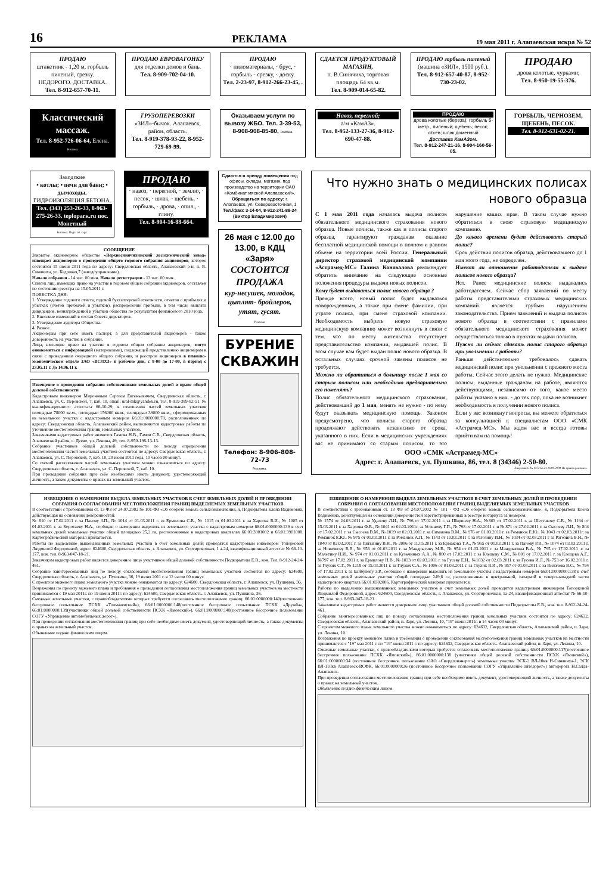16 РЕКЛАМА 19 мая 2011 г. Алапаевская искра № 52
ПРОДАЮ
штакетник - 1,20 м, горбыль пиленый, срезку.
НЕДОРОГО. ДОСТАВКА.
Тел. 8-912-657-70-11.
ПРОДАЮ ЕВРОВАГОНКУ
для отделки домов и бань.
Тел. 8-909-702-04-10.
ПРОДАЮ
· пиломатериалы, · брус, · горбыль - срезку, · доску.
Тел. 2-23-97, 8-912-266-23-45, .
СДАЕТСЯ ПРОДУКТОВЫЙ МАГАЗИН,
п. В.Синячиха, торговая площадь 64 кв.м.
Тел. 8-909-014-65-82.
ПРОДАЮ горбыль пиленый
(машина «ЗИЛ», 1500 руб.).
Тел. 8-912-657-40-87, 8-952-730-23-02.
ПРОДАЮ
дрова колотые, чурками;
Тел. 8-950-19-55-376.
Классический массаж.
Тел. 8-952-726-06-64, Елена. Реклама.
ГРУЗОПЕРЕВОЗКИ
«ЗИЛ»-бычок. Алапаевск, район, область.
Тел. 8-919-378-93-22, 8-952-729-69-99.
Оказываем услуги по вывозу ЖБО. Тел. 3-39-53, 8-908-908-85-80, Реклама.
Навоз, перегной;
а/м «КамАЗ».
Тел. 8-952-133-27-36, 8-912-690-47-88.
ПРОДАЮ
дрова колотые (береза); горбыль 5-метр., пиленый; щебень; песок; отсев; шлак доменный
Доставка КамАЗом.
Тел. 8-912-247-21-16, 8-904-160-56-05.
ГОРБЫЛЬ, ЧЕРНОЗЕМ, ЩЕБЕНЬ, ПЕСОК.
Тел. 8-912-631-02-21.
Заводские
• котлы; • печи для бани; • дымоходы.
ГИДРОИЗОЛЯЦИЯ БЕТОНА.
Тел. (343) 253-26-33, 8-963-275-26-33. teploparк.ru пос. Монетный
Реклама. Подл. об. серт.
ПРОДАЮ
· навоз, · перегной, · землю, · песок, · шлак, · щебень, · горбыль, · дрова, · опил., · глину.
Тел. 8-904-16-88-664.
СООБЩЕНИЕ
Закрытое акционерное общество «Верхнесинячихинский лесохимический завод» извещает акционеров о проведении общего годового собрания акционеров, которое состоится 15 июня 2011 года по адресу: Свердловская область, Алапаевский р-н, п. В. Синячиха, ул. Кедровая,7 (заводоуправление).
Начало собрания - 14 час. 00 мин. Начало регистрации - 13 час. 00 мин.
Список лиц, имеющих право на участие в годовом общем собрании акционеров, составлен по состоянию реестра на 15.05.2011 г.
ПОВЕСТКА ДНЯ:
1. Утверждение годового отчета, годовой бухгалтерской отчетности, отчетов о прибылях и убытках (счетов прибылей и убытков), распределение прибыли, в том числе выплата дивидендов, вознаграждений и убытков общества по результатам финансового 2010 года.
2. Внесение изменений в состав Совета директоров.
3. Утверждение аудитора Общества.
4. Разное.
Акционерам при себе иметь паспорт, а для представителей акционеров - также доверенность на участие в собрании.
Лица, имеющие право на участие в годовом общем собрании акционеров, могут ознакомиться с информацией (материалами), подлежащей представлению акционерам в связи с проведением очередного общего собрания, и реестром акционеров в планово-экономическом отделе ЗАО «ВСЛХЗ» в рабочие дни, с 8-00 до 17-00, в период с 23.05.11 г. до 14.06.11 г.
Извещение о проведении собрания собственников земельных долей в праве общей долевой собственности
Кадастровым инженером Мироновым Сергеем Евгеньевичем, Свердловская область, г. Алапаевск, ул. С. Перовской, 7, каб. 10, email: ural-mk@yandex.ru, тел. 8-919-389-82-51, № квалификационного аттестата 66-10-29, в отношении частей земельных участков площадью 78000 кв.м., площадью 156000 кв.м., площадью 39000 кв.м., сформированных из земельного участка с кадастровым номером 66:01:0000000:78, расположенных по адресу: Свердловская область, Алапаевский район, выполняются кадастровые работы по уточнению местоположения границ земельных участков.
Заказчиками кадастровых работ являются Гамова Н.В., Гамов С.В., Свердловская область, Алапаевский район, с. Деево, ул. Ленина, 49, тел. 8-950-198-13-13.
Собрание участников общей долевой собственности по поводу определения местоположения частей земельных участков состоится по адресу: Свердловская область, г. Алапаевск, ул. С. Перовской, 7, каб. 10, 20 июня 2011 года, 10 часов 00 минут.
Со схемой расположения частей земельных участков можно ознакомиться по адресу: Свердловская область, г. Алапаевск, ул. С. Перовской, 7, каб. 10.
При проведении собрания при себе необходимо иметь документ, удостоверяющий личность, а также документы о правах на земельный участок.
Сдаются в аренду помещения под офисы, склады, магазин, под производство на территории ОАО «Комбинат мясной Алапаевский».
Обращаться по адресу: г. Алапаевск, ул. Северовосточная, 1
Тел./факс 3-14-04, 8-912-241-88-24 (Виктор Владимирович)
26 мая с 12.00 до 13.00, в КДЦ «Заря»
СОСТОИТСЯ ПРОДАЖА
кур-несушек, молодок, цыплят- бройлеров, утят, гусят.
Реклама.
БУРЕНИЕ СКВАЖИН
Телефон: 8-906-808-72-73
Реклама.
Что нужно знать о медицинских полисах нового образца
С 1 мая 2011 года началась выдача полисов обязательного медицинского страхования нового образца. Новые полисы, также как и полисы старого образца, гарантируют гражданам оказание бесплатной медицинской помощи в полном и равном объеме на территории всей России. Генеральный директор страховой медицинской компании «Астрамед-МС» Галина Коновалова рекомендует обратить внимание на следующие основные положения процедуры выдачи новых полисов.
Кому будет выдаваться полис нового образца ?
Прежде всего, новый полис будет выдаваться новорожденным, а также при смене фамилии, при утрате полиса, при смене страховой компании. Необходимость выбрать новую страховую медицинскую компанию может возникнуть в связи с тем. что по месту жительства отсутствует представительство компании, выдавшей полис. В этом случае вам будет выдан полис нового образца. В остальных случаях срочной замены полисов не требуется.
Можно ли обратиться в больницу после 1 мая со старым полисом или необходимо предварительно его поменять?
Полис обязательного медицинского страхования, действовавший до 1 мая, менять не нужно - по нему будут оказывать медицинскую помощь. Законом предусмотрено, что полисы старого образца продолжают действовать независимо от срока, указанного в них. Если в медицинских учреждениях вас не принимают со старым полисом, то это нарушение ваших прав. В таком случае нужно обратиться в свою страховую медицинскую компанию.
До какого времени будет действовать старый полис?
Срок действия полисов образца, действовавшего до 1 мая этого года, не определен.
Имеют ли отношение работодатели к выдаче полисов нового образца?
Нет. Ранее медицинские полисы выдавались работодателем. Сейчас сбор заявлений по месту работы представителями страховых медицинских компаний является грубым нарушением законодательства. Прием заявлений и выдача полисов нового образца в соответствии с правилами обязательного медицинского страхования может осуществляться только в пунктах выдачи полисов.
Нужно ли сейчас сдавать полис старого образца при увольнении с работы?
Раньше действительно требовалось сдавать медицинский полис при увольнении с прежнего места работы. Сейчас этого делать не нужно. Медицинские полисы, выданные гражданам на работе, являются действующими, независимо от того, какое место работы указано в них. - до тех пор, пока не возникнет необходимость в получении нового полиса.
Если у вас возникнут вопросы, вы можете обратиться за консультацией к специалистам ООО «СМК «Астрамед-МС». Мы ждем вас и всегда готовы прийти вам на помощь!
ООО «СМК «Астрамед-МС»
Адрес: г. Алапаевск, ул. Пушкина, 86, тел. 8 (34346) 2-50-80.
Лицензия С № 1372 66 от 24.09.2009 На правах рекламы.
ИЗВЕЩЕНИЕ О НАМЕРЕНИИ ВЫДЕЛА ЗЕМЕЛЬНЫХ УЧАСТКОВ В СЧЕТ ЗЕМЕЛЬНЫХ ДОЛЕЙ И ПРОВЕДЕНИИ СОБРАНИЯ О СОГЛАСОВАНИИ МЕСТОПОЛОЖЕНИЯ ГРАНИЦ ВЫДЕЛЯЕМЫХ ЗЕМЕЛЬНЫХ УЧАСТКОВ
В соответствии с требованиями ст. 13 ФЗ от 24.07.2002 № 101-ФЗ «Об обороте земель сельхозназначения, я, Подкорытова Елена Вадимовна, действующая на основании доверенностей:
№ 810 от 17.02.2011 г. за Панову З.П., № 1014 от 01.03.2011 г. за Ермилова С.В., № 1015 от 01.03.2011 г. за Харлова В.И., № 1005 от 01.03.2011 г. за Коротаеву Н.А., сообщаю о намерении выделить из земельного участка с кадастровым номером 66:01:0000000:139 в счет земельных долей земельные участки общей площадью 25,2 га, расположенные в кадастровых кварталах 66:01:3901002 и 66:01:3901008. Картографический материал прилагается.
Работы по выделению вышеназванных земельных участков в счет земельных долей проводятся кадастровым инженером Топорковой Людмилой Федоровной, адрес: 624600, Свердловская область, г. Алапаевск, ул. Сортировочная, 1 а-24, квалификационный аттестат № 66-10-177, кон. тел. 8-963-047-18-21.
Заказчиком кадастровых работ является доверенное лицо участников общей долевой собственности Подкорытова Е.В., кон. Тел. 8-912-24-24-461.
Собрание заинтересованных лиц по поводу согласования местоположения границ земельных участков состоится по адресу: 624600, Свердловская область, г. Алапаевск, ул. Пушкина, 36, 19 июня 2011 г. в 12 часов 00 минут.
С проектом межевого плана земельного участка можно ознакомится по адресу: 624600. Свердловская область, г. Алапаевск, ул. Пушкина, 36.
Возражения по проекту межевого плана и требования о проведении согласования местоположения границ земельных участков на местности принимаются с 19 мая 2011г. по 19 июня 2011г. по адресу: 624600, Свердловская область. г. Алапаевск, ул. Пушкина, 36.
Смежные земельные участки, с правообладателями которых требуется согласовать местоположение границ: 66:01:0000000:140(постоянное бессрочное пользование ПСХК «Толмачевский»), 66:01:0000000:148(постоянное бессрочное пользование ПСХК «Дружба», 66:01:0000000:139(участники общей долевой собственности ПСХК «Ямовский»), 66:01:0000000:148(постоянное бессрочное пользование СОГУ «Управление автомобильных дорог»).
При проведении согласования местоположения границ при себе необходимо иметь документ, удостоверяющий личность, а также документы о правах на земельный участок.
Объявление подано физическим лицом.
ИЗВЕЩЕНИЕ О НАМЕРЕНИИ ВЫДЕЛА ЗЕМЕЛЬНЫХ УЧАСТКОВ В СЧЕТ ЗЕМЕЛЬНЫХ ДОЛЕЙ И ПРОВЕДЕНИИ СОБРАНИЯ О СОГЛАСОВАНИИ МЕСТОПОЛОЖЕНИЯ ГРАНИЦ ВЫДЕЛЯЕМЫХ ЗЕМЕЛЬНЫХ УЧАСТКОВ
В соответствии с требованиями ст. 13 ФЗ от 24.07.2002 № 101 - ФЗ «Об обороте земель сельхозназначения», я, Подкорытова Елена Вадимовна, действующая на основании доверенностей зарегистрированных в реестре нотариуса за номером:
№ 1574 от 24.03.2011 г. за Удалову Л.И., № 796 от 17.02.2011 г. за Ширшеву Н.А., №803 от 17.02.2011 г. за Шестакову С.В., № 1194 от 15.03.2011 г. за Харлова Ф.В., № 1041 от 02.03.2011г. за Устинову Г.П., № 798 от 17.02.2011 г. и № 871 от 27.02.2011 г. за Сысоеву Л.И., № 804 от 17.02.2011 г. за Сысоева В.М., № 1039 от 02.03.2011 г. за Симакова В.М., № 976 от 01.03.2011 г. за Романюк Е.Ю., № 1043 от 02.03.2011г. за Романюк Е.Ю.. № 975 от 01.03.2011 г. за Романюк А.П., № 1143 от 10.03.2011 г. за Рагозину И.Н., № 1034 от 02.03.2011 г за Рагозина В.Н., № 1040 от 02.03.2011 г. за Пятыгину В.Я., № 2086 от 11.05.2011 г. за Ермакова Т.А., № 955 от 01.03.2011 г. за Панову Р.В., № 1074 от 03.03.2011 г. за Новичкову В.В., № 956 от 01.03.2011 г. за Мандрыгину М.В., № 954 от 01.03.2011 г. за Мандрыгина В.А., № 795 от 17.02.2011 .г. за Малетину Н.И., № 974 от 01.03.2011 г. за Кузьминых А.А., № 800 от 17.02.2011 г. за Клещеву С.М., № 801 от 17.02.2011 г. за Клещева А.Г., №797 от 17.02.2011 г. за Ермилову Н.В., № 1033 от 02.03.2011 г. за Гусеву Е.И., №1032 от 02.03.2011 г. за Гусева И.Л., № 753 от 16.02.2011 г. за Глухих С.Г., № 1218 от 15.03.2011 г. за Глухих С.А., № 1006 от 01.03.2011 г. за Глухих В.И., № 957 от 01.03.2011 г. за Вилачева В.С., № 794 от 17.02.2011 г. за Байбулову З.Р., сообщаю о намерении выделить из земельного участка с кадастровым номером 66:01:0000000:138 в счет земельных долей земельные участки общей площадью 249,6 га, расположенные в центральной, западной и северо-западной части кадастрового квартала 66:01:0302006. Картографический материал прилагается.
Работы по выделению вышеназванных земельных участков в счет земельных долей проводятся кадастровым инженером Топорковой Людмилой Федоровной, адрес: 624600, Свердловская область, г. Алапаевск, ул. Сортировочная, 1а-24, квалификационный аттестат № 66-10-177, кон. тел. 8-963-047-18-21.
Заказчиком кадастровых работ является доверенное лицо участников общей долевой собственности Подкорытова Е.В., кон. тел. 8-912-24-24-461.
Собрание заинтересованных лиц по поводу согласования местоположения границ земельных участков состоится по адресу: 624632, Свердловская область, Алапаевский район, п. Заря, ул. Ленина, 10, "19" июня 2011г. в 14 часов 00 минут.
С проектом межевого плана земельного участка можно ознакомиться по адресу: 624632, Свердловская область, Алапаевский район, п. Заря, ул. Ленина, 10.
Возражения по проекту межевого плана и требования о проведении согласования местоположения границ земельных участков на местности принимаются с "19" мая 2011 г. по "19" июня 2011 г. по адресу: 624632, Свердловская область. Алапаевский район, п. Заря, ул. Ленина, 10.
Смежные земельные участки, с правообладателями которых требуется согласовать местоположение границ: 66:01:0000000:117(постоянное бессрочное пользование ПСХК «Ямовский»), 66:01:0000000:138 (участники общей долевой собственности ПСХК «Ямовский»), 66:01:0000000:34 (постоянное бессрочное пользование ОАО «Свердловэнерго») земельные участки ЭСК-2 ВЛ-10кв Н-Синячиха-1, ЭСК ВЛ-110кв Алапаевск-ВСФК, 66:01:0000000:26 (постоянное бессрочное пользование СОГУ «Управление автодорог») автодорога Н.Салда-Алапаевск.
При проведении согласования местоположения границ при себе необходимо иметь документ, удостоверяющий личность, а также документы о правах на земельный участок.
Объявление подано физическим лицом.